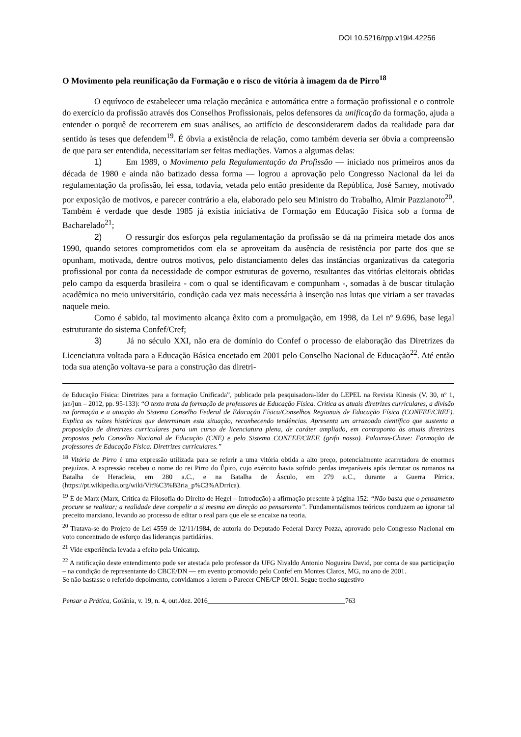DOI 10.5216/rpp.v19i4.42256
O Movimento pela reunificação da Formação e o risco de vitória à imagem da de Pirro<sup>18</sup>
O equívoco de estabelecer uma relação mecânica e automática entre a formação profissional e o controle do exercício da profissão através dos Conselhos Profissionais, pelos defensores da unificação da formação, ajuda a entender o porquê de recorrerem em suas análises, ao artifício de desconsiderarem dados da realidade para dar sentido às teses que defendem<sup>19</sup>. É óbvia a existência de relação, como também deveria ser óbvia a compreensão de que para ser entendida, necessitariam ser feitas mediações. Vamos a algumas delas:
1) Em 1989, o Movimento pela Regulamentação da Profissão — iniciado nos primeiros anos da década de 1980 e ainda não batizado dessa forma — logrou a aprovação pelo Congresso Nacional da lei da regulamentação da profissão, lei essa, todavia, vetada pelo então presidente da República, José Sarney, motivado por exposição de motivos, e parecer contrário a ela, elaborado pelo seu Ministro do Trabalho, Almir Pazzianoto<sup>20</sup>. Também é verdade que desde 1985 já existia iniciativa de Formação em Educação Física sob a forma de Bacharelado<sup>21</sup>;
2) O ressurgir dos esforços pela regulamentação da profissão se dá na primeira metade dos anos 1990, quando setores comprometidos com ela se aproveitam da ausência de resistência por parte dos que se opunham, motivada, dentre outros motivos, pelo distanciamento deles das instâncias organizativas da categoria profissional por conta da necessidade de compor estruturas de governo, resultantes das vitórias eleitorais obtidas pelo campo da esquerda brasileira - com o qual se identificavam e compunham -, somadas à de buscar titulação acadêmica no meio universitário, condição cada vez mais necessária à inserção nas lutas que viriam a ser travadas naquele meio.
Como é sabido, tal movimento alcança êxito com a promulgação, em 1998, da Lei nº 9.696, base legal estruturante do sistema Confef/Cref;
3) Já no século XXI, não era de domínio do Confef o processo de elaboração das Diretrizes da Licenciatura voltada para a Educação Básica encetado em 2001 pelo Conselho Nacional de Educação<sup>22</sup>. Até então toda sua atenção voltava-se para a construção das diretri-
de Educação Física: Diretrizes para a formação Unificada”, publicado pela pesquisadora-líder do LEPEL na Revista Kinesis (V. 30, nº 1, jan/jun – 2012, pp. 95-133): “O texto trata da formação de professores de Educação Física. Critica as atuais diretrizes curriculares, a divisão na formação e a atuação do Sistema Conselho Federal de Educação Física/Conselhos Regionais de Educação Física (CONFEF/CREF). Explica as raízes históricas que determinam esta situação, reconhecendo tendências. Apresenta um arrazoado científico que sustenta a proposição de diretrizes curriculares para um curso de licenciatura plena, de caráter ampliado, em contraponto às atuais diretrizes propostas pelo Conselho Nacional de Educação (CNE) e pelo Sistema CONFEF/CREF. (grifo nosso). Palavras-Chave: Formação de professores de Educação Física. Diretrizes curriculares.”
<sup>18</sup> Vitória de Pirro é uma expressão utilizada para se referir a uma vitória obtida a alto preço, potencialmente acarretadora de enormes prejuízos. A expressão recebeu o nome do rei Pirro do Épiro, cujo exército havia sofrido perdas irreparáveis após derrotar os romanos na Batalha de Heracleia, em 280 a.C., e na Batalha de Ásculo, em 279 a.C., durante a Guerra Pírrica. (https://pt.wikipedia.org/wiki/Vit%C3%B3ria_p%C3%ADrrica).
<sup>19</sup> É de Marx (Marx, Crítica da Filosofia do Direito de Hegel – Introdução) a afirmação presente à página 152: “Não basta que o pensamento procure se realizar; a realidade deve compelir a si mesma em direção ao pensamento”. Fundamentalismos teóricos conduzem ao ignorar tal preceito marxiano, levando ao processo de editar o real para que ele se encaixe na teoria.
<sup>20</sup> Tratava-se do Projeto de Lei 4559 de 12/11/1984, de autoria do Deputado Federal Darcy Pozza, aprovado pelo Congresso Nacional em voto concentrado de esforço das lideranças partidárias.
<sup>21</sup> Vide experiência levada a efeito pela Unicamp.
<sup>22</sup> A ratificação deste entendimento pode ser atestada pelo professor da UFG Nivaldo Antonio Nogueira David, por conta de sua participação – na condição de representante do CBCE/DN — em evento promovido pelo Confef em Montes Claros, MG, no ano de 2001.
Se não bastasse o referido depoimento, convidamos a lerem o Parecer CNE/CP 09/01. Segue trecho sugestivo
Pensar a Prática, Goiânia, v. 19, n. 4, out./dez. 2016________________________________________763